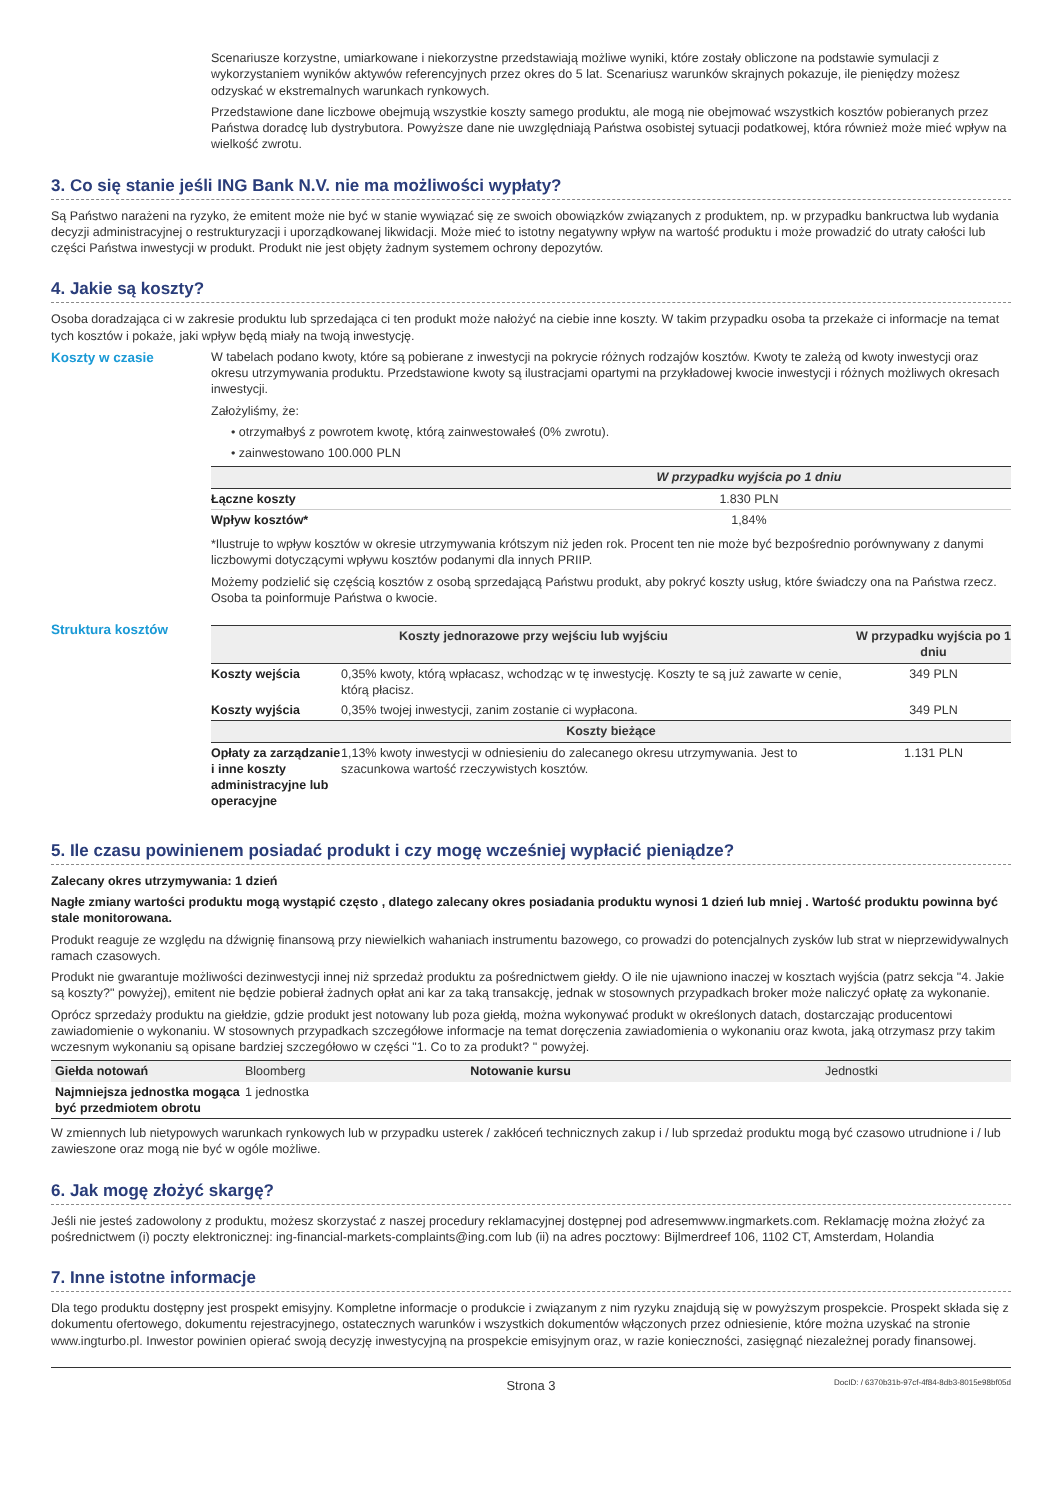Scenariusze korzystne, umiarkowane i niekorzystne przedstawiają możliwe wyniki, które zostały obliczone na podstawie symulacji z wykorzystaniem wyników aktywów referencyjnych przez okres do 5 lat. Scenariusz warunków skrajnych pokazuje, ile pieniędzy możesz odzyskać w ekstremalnych warunkach rynkowych.
Przedstawione dane liczbowe obejmują wszystkie koszty samego produktu, ale mogą nie obejmować wszystkich kosztów pobieranych przez Państwa doradcę lub dystrybutora. Powyższe dane nie uwzględniają Państwa osobistej sytuacji podatkowej, która również może mieć wpływ na wielkość zwrotu.
3. Co się stanie jeśli ING Bank N.V. nie ma możliwości wypłaty?
Są Państwo narażeni na ryzyko, że emitent może nie być w stanie wywiązać się ze swoich obowiązków związanych z produktem, np. w przypadku bankructwa lub wydania decyzji administracyjnej o restrukturyzacji i uporządkowanej likwidacji. Może mieć to istotny negatywny wpływ na wartość produktu i może prowadzić do utraty całości lub części Państwa inwestycji w produkt. Produkt nie jest objęty żadnym systemem ochrony depozytów.
4. Jakie są koszty?
Osoba doradzająca ci w zakresie produktu lub sprzedająca ci ten produkt może nałożyć na ciebie inne koszty. W takim przypadku osoba ta przekaże ci informacje na temat tych kosztów i pokaże, jaki wpływ będą miały na twoją inwestycję.
Koszty w czasie W tabelach podano kwoty, które są pobierane z inwestycji na pokrycie różnych rodzajów kosztów. Kwoty te zależą od kwoty inwestycji oraz okresu utrzymywania produktu. Przedstawione kwoty są ilustracjami opartymi na przykładowej kwocie inwestycji i różnych możliwych okresach inwestycji.
Założyliśmy, że:
• otrzymałbyś z powrotem kwotę, którą zainwestowałeś (0% zwrotu).
• zainwestowano 100.000 PLN
| | W przypadku wyjścia po 1 dniu |
| --- | --- |
| Łączne koszty | 1.830 PLN |
| Wpływ kosztów* | 1,84% |
*Ilustruje to wpływ kosztów w okresie utrzymywania krótszym niż jeden rok. Procent ten nie może być bezpośrednio porównywany z danymi liczbowymi dotyczącymi wpływu kosztów podanymi dla innych PRIIP.
Możemy podzielić się częścią kosztów z osobą sprzedającą Państwu produkt, aby pokryć koszty usług, które świadczy ona na Państwa rzecz. Osoba ta poinformuje Państwa o kwocie.
Struktura kosztów
| Koszty jednorazowe przy wejściu lub wyjściu | | W przypadku wyjścia po 1 dniu |
| --- | --- | --- |
| Koszty wejścia | 0,35% kwoty, którą wpłacasz, wchodząc w tę inwestycję. Koszty te są już zawarte w cenie, którą płacisz. | 349 PLN |
| Koszty wyjścia | 0,35% twojej inwestycji, zanim zostanie ci wypłacona. | 349 PLN |
| Koszty bieżące | | |
| Opłaty za zarządzanie i inne koszty administracyjne lub operacyjne | 1,13% kwoty inwestycji w odniesieniu do zalecanego okresu utrzymywania. Jest to szacunkowa wartość rzeczywistych kosztów. | 1.131 PLN |
5. Ile czasu powinienem posiadać produkt i czy mogę wcześniej wypłacić pieniądze?
Zalecany okres utrzymywania: 1 dzień
Nagłe zmiany wartości produktu mogą wystąpić często , dlatego zalecany okres posiadania produktu wynosi 1 dzień lub mniej . Wartość produktu powinna być stale monitorowana.
Produkt reaguje ze względu na dźwignię finansową przy niewielkich wahaniach instrumentu bazowego, co prowadzi do potencjalnych zysków lub strat w nieprzewidywalnych ramach czasowych.
Produkt nie gwarantuje możliwości dezinwestycji innej niż sprzedaż produktu za pośrednictwem giełdy. O ile nie ujawniono inaczej w kosztach wyjścia (patrz sekcja "4. Jakie są koszty?" powyżej), emitent nie będzie pobierał żadnych opłat ani kar za taką transakcję, jednak w stosownych przypadkach broker może naliczyć opłatę za wykonanie.
Oprócz sprzedaży produktu na giełdzie, gdzie produkt jest notowany lub poza giełdą, można wykonywać produkt w określonych datach, dostarczając producentowi zawiadomienie o wykonaniu. W stosownych przypadkach szczegółowe informacje na temat doręczenia zawiadomienia o wykonaniu oraz kwota, jaką otrzymasz przy takim wczesnym wykonaniu są opisane bardziej szczegółowo w części "1. Co to za produkt? " powyżej.
| Giełda notowań | Bloomberg | Notowanie kursu | Jednostki |
| Najmniejsza jednostka mogąca być przedmiotem obrotu | 1 jednostka | | |
W zmiennych lub nietypowych warunkach rynkowych lub w przypadku usterek / zakłóceń technicznych zakup i / lub sprzedaż produktu mogą być czasowo utrudnione i / lub zawieszone oraz mogą nie być w ogóle możliwe.
6. Jak mogę złożyć skargę?
Jeśli nie jesteś zadowolony z produktu, możesz skorzystać z naszej procedury reklamacyjnej dostępnej pod adresemwww.ingmarkets.com. Reklamację można złożyć za pośrednictwem (i) poczty elektronicznej: ing-financial-markets-complaints@ing.com lub (ii) na adres pocztowy: Bijlmerdreef 106, 1102 CT, Amsterdam, Holandia
7. Inne istotne informacje
Dla tego produktu dostępny jest prospekt emisyjny. Kompletne informacje o produkcie i związanym z nim ryzyku znajdują się w powyższym prospekcie. Prospekt składa się z dokumentu ofertowego, dokumentu rejestracyjnego, ostatecznych warunków i wszystkich dokumentów włączonych przez odniesienie, które można uzyskać na stronie www.ingturbo.pl. Inwestor powinien opierać swoją decyzję inwestycyjną na prospekcie emisyjnym oraz, w razie konieczności, zasięgnąć niezależnej porady finansowej.
Strona 3 DocID: / 6370b31b-97cf-4f84-8db3-8015e98bf05d